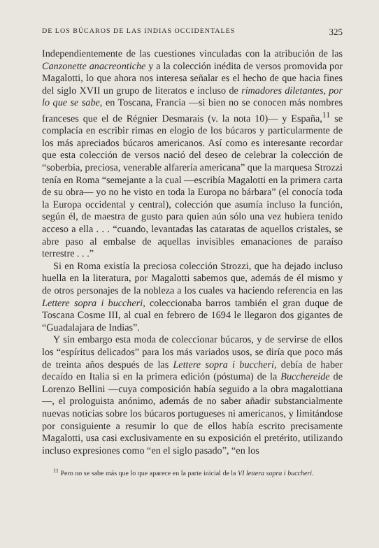DE LOS BÚCAROS DE LAS INDIAS OCCIDENTALES 325
Independientemente de las cuestiones vinculadas con la atribución de las Canzonette anacreontiche y a la colección inédita de versos promovida por Magalotti, lo que ahora nos interesa señalar es el hecho de que hacia fines del siglo XVII un grupo de literatos e incluso de rimadores diletantes, por lo que se sabe, en Toscana, Francia —si bien no se conocen más nombres franceses que el de Régnier Desmarais (v. la nota 10)— y España,<sup>11</sup> se complacía en escribir rimas en elogio de los búcaros y particularmente de los más apreciados búcaros americanos. Así como es interesante recordar que esta colección de versos nació del deseo de celebrar la colección de “soberbia, preciosa, venerable alfarería americana” que la marquesa Strozzi tenía en Roma “semejante a la cual —escribía Magalotti en la primera carta de su obra— yo no he visto en toda la Europa no bárbara” (el conocía toda la Europa occidental y central), colección que asumía incluso la función, según él, de maestra de gusto para quien aún sólo una vez hubiera tenido acceso a ella . . . “cuando, levantadas las cataratas de aquellos cristales, se abre paso al embalse de aquellas invisibles emanaciones de paraíso terrestre . . .”
Si en Roma existía la preciosa colección Strozzi, que ha dejado incluso huella en la literatura, por Magalotti sabemos que, además de él mismo y de otros personajes de la nobleza a los cuales va haciendo referencia en las Lettere sopra i buccheri, coleccionaba barros también el gran duque de Toscana Cosme III, al cual en febrero de 1694 le llegaron dos gigantes de “Guadalajara de Indias”.
Y sin embargo esta moda de coleccionar búcaros, y de servirse de ellos los “espíritus delicados” para los más variados usos, se diría que poco más de treinta años después de las Lettere sopra i buccheri, debía de haber decaído en Italia si en la primera edición (póstuma) de la Bucchereide de Lorenzo Bellini —cuya composición había seguido a la obra magalottiana—, el prologuista anónimo, además de no saber añadir substancialmente nuevas noticias sobre los búcaros portugueses ni americanos, y limitándose por consiguiente a resumir lo que de ellos había escrito precisamente Magalotti, usa casi exclusivamente en su exposición el pretérito, utilizando incluso expresiones como “en el siglo pasado”, “en los
<sup>11</sup> Pero no se sabe más que lo que aparece en la parte inicial de la VI lettera sopra i buccheri.